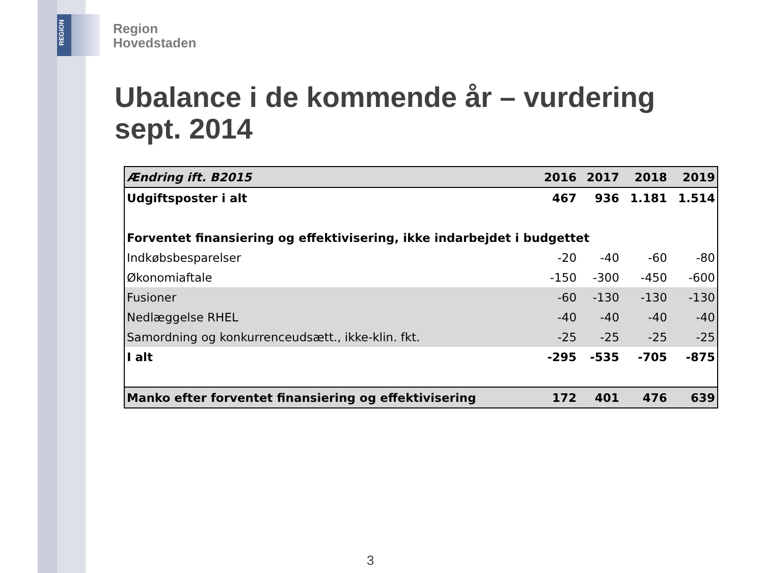REGION
Region
Hovedstaden
Ubalance i de kommende år – vurdering sept. 2014
| Ændring ift. B2015 | 2016 | 2017 | 2018 | 2019 |
| --- | --- | --- | --- | --- |
| Udgiftsposter i alt | 467 | 936 | 1.181 | 1.514 |
| Forventet finansiering og effektivisering, ikke indarbejdet i budgettet | | | | |
| Indkøbsbesparelser | -20 | -40 | -60 | -80 |
| Økonomiaftale | -150 | -300 | -450 | -600 |
| Fusioner | -60 | -130 | -130 | -130 |
| Nedlæggelse RHEL | -40 | -40 | -40 | -40 |
| Samordning og konkurrenceudsætt., ikke-klin. fkt. | -25 | -25 | -25 | -25 |
| I alt | -295 | -535 | -705 | -875 |
| Manko efter forventet finansiering og effektivisering | 172 | 401 | 476 | 639 |
3